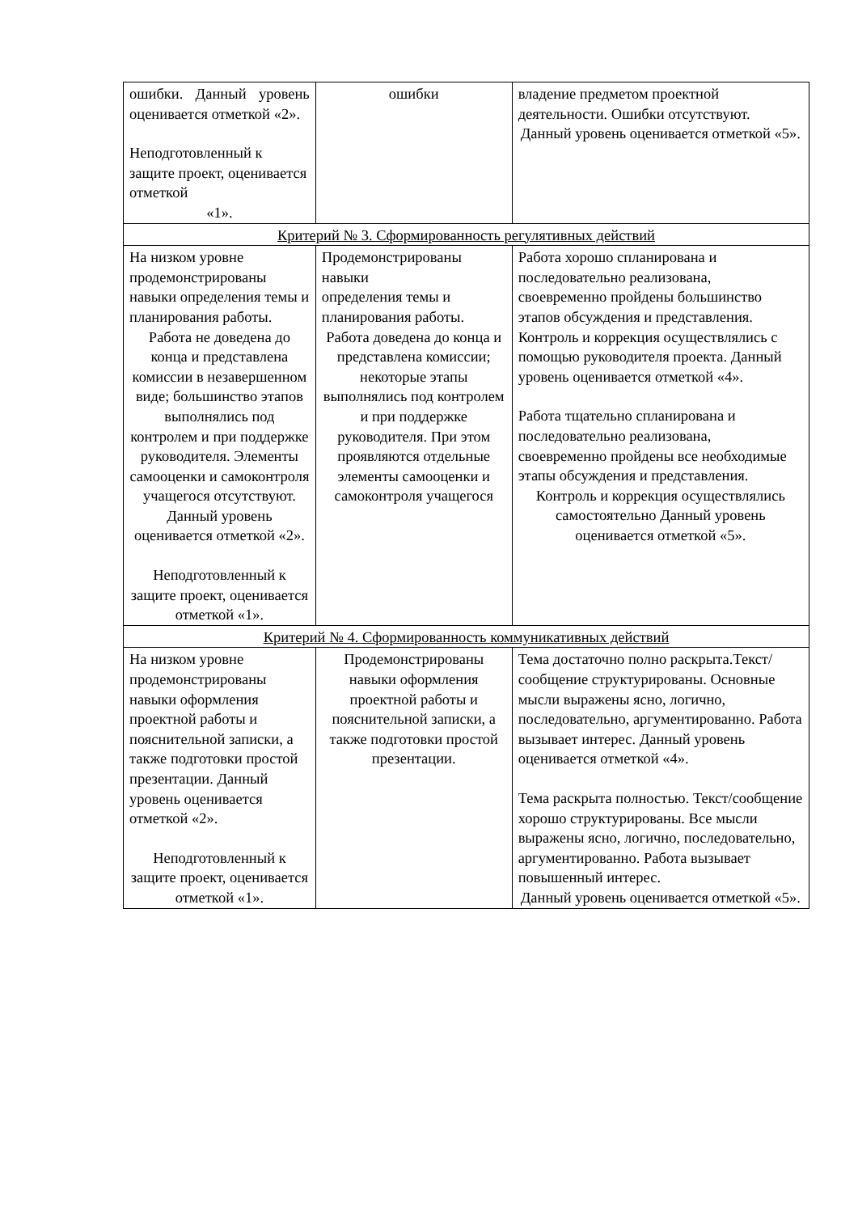| ошибки. Данный уровень оценивается отметкой «2». Неподготовленный к защите проект, оценивается отметкой «1». | ошибки | владение предметом проектной деятельности. Ошибки отсутствуют. Данный уровень оценивается отметкой «5». |
| Критерий № 3. Сформированность регулятивных действий | | |
| На низком уровне продемонстрированы навыки определения темы и планирования работы. Работа не доведена до конца и представлена комиссии в незавершенном виде; большинство этапов выполнялись под контролем и при поддержке руководителя. Элементы самооценки и самоконтроля учащегося отсутствуют. Данный уровень оценивается отметкой «2». Неподготовленный к защите проект, оценивается отметкой «1». | Продемонстрированы навыки определения темы и планирования работы. Работа доведена до конца и представлена комиссии; некоторые этапы выполнялись под контролем и при поддержке руководителя. При этом проявляются отдельные элементы самооценки и самоконтроля учащегося | Работа хорошо спланирована и последовательно реализована, своевременно пройдены большинство этапов обсуждения и представления. Контроль и коррекция осуществлялись с помощью руководителя проекта. Данный уровень оценивается отметкой «4». Работа тщательно спланирована и последовательно реализована, своевременно пройдены все необходимые этапы обсуждения и представления. Контроль и коррекция осуществлялись самостоятельно Данный уровень оценивается отметкой «5». |
| Критерий № 4. Сформированность коммуникативных действий | | |
| На низком уровне продемонстрированы навыки оформления проектной работы и пояснительной записки, а также подготовки простой презентации. Данный уровень оценивается отметкой «2». Неподготовленный к защите проект, оценивается отметкой «1». | Продемонстрированы навыки оформления проектной работы и пояснительной записки, а также подготовки простой презентации. | Тема достаточно полно раскрыта.Текст/сообщение структурированы. Основные мысли выражены ясно, логично, последовательно, аргументированно. Работа вызывает интерес. Данный уровень оценивается отметкой «4». Тема раскрыта полностью. Текст/сообщение хорошо структурированы. Все мысли выражены ясно, логично, последовательно, аргументированно. Работа вызывает повышенный интерес. Данный уровень оценивается отметкой «5». |